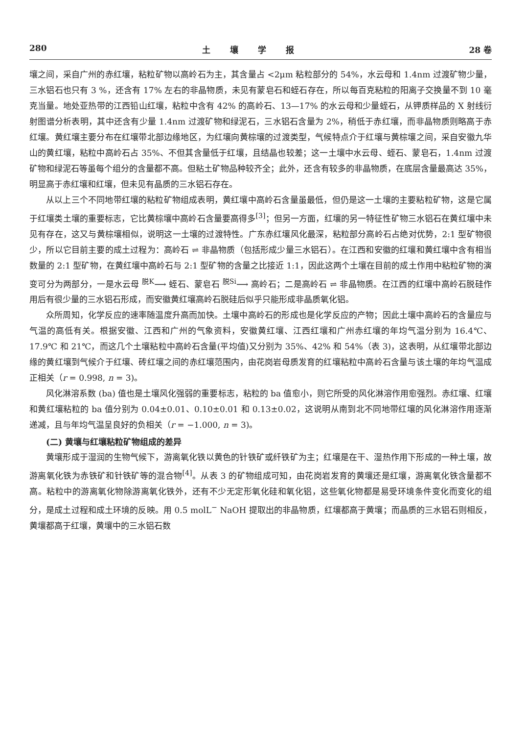280 土壤学报 28 卷
壤之间，采自广州的赤红壤，粘粒矿物以高岭石为主，其含量占 <2μm 粘粒部分的 54%，水云母和 1.4nm 过渡矿物少量，三水铝石也只有 3 %，还含有 17% 左右的非晶物质，未见有蒙皂石和蛭石存在，所以每百克粘粒的阳离子交换量不到 10 毫克当量。地处亚热带的江西铅山红壤，粘粒中含有 42% 的高岭石、13—17% 的水云母和少量蛭石，从钾质样品的 X 射线衍射图谱分析表明，其中还含有少量 1.4nm 过渡矿物和绿泥石，三水铝石含量为 2%，稍低于赤红壤，而非晶物质则略高于赤红壤。黄红壤主要分布在红壤带北部边缘地区，为红壤向黄棕壤的过渡类型，气候特点介于红壤与黄棕壤之间，采自安徽九华山的黄红壤，粘粒中高岭石占 35%、不但其含量低于红壤，且结晶也较差；这一土壤中水云母、蛭石、蒙皂石，1.4nm 过渡矿物和绿泥石等虽每个组分的含量都不高。但粘土矿物品种较齐全；此外，还含有较多的非晶物质，在底层含量最高达 35%，明显高于赤红壤和红壤，但未见有晶质的三水铝石存在。
从以上三个不同地带红壤的粘粒矿物组成表明，黄红壤中高岭石含量虽最低，但仍是这一土壤的主要粘粒矿物，这是它属于红壤类土壤的重要标志，它比黄棕壤中高岭石含量要高得多<sup>[3]</sup>；但另一方面，红壤的另一特征性矿物三水铝石在黄红壤中未见有存在，这又与黄棕壤相似，说明这一土壤的过渡特性。广东赤红壤风化最深，粘粒部分高岭石占绝对优势，2:1 型矿物很少，所以它目前主要的成土过程为：高岭石 ⇌ 非晶物质（包括形成少量三水铝石）。在江西和安徽的红壤和黄红壤中含有相当数量的 2:1 型矿物，在黄红壤中高岭石与 2:1 型矿物的含量之比接近 1:1，因此这两个土壤在目前的成土作用中粘粒矿物的演变可分为两部分，一是水云母 <sup>脱K</sup>⟶ 蛭石、蒙皂石 <sup>脱Si</sup>⟶ 高岭石；二是高岭石 ⇌ 非晶物质。在江西的红壤中高岭石脱硅作用后有很少量的三水铝石形成，而安徽黄红壤高岭石脱硅后似乎只能形成非晶质氧化铝。
众所周知，化学反应的速率随温度升高而加快。土壤中高岭石的形成也是化学反应的产物；因此土壤中高岭石的含量应与气温的高低有关。根据安徽、江西和广州的气象资料，安徽黄红壤、江西红壤和广州赤红壤的年均气温分别为 16.4℃、17.9℃ 和 21℃，而这几个土壤粘粒中高岭石含量(平均值)又分别为 35%、42% 和 54%（表 3)，这表明，从红壤带北部边缘的黄红壤到气候介于红壤、砖红壤之间的赤红壤范围内，由花岗岩母质发育的红壤粘粒中高岭石含量与该土壤的年均气温成正相关（r = 0.998, n = 3)。
风化淋溶系数 (ba) 值也是土壤风化强弱的重要标志，粘粒的 ba 值愈小，则它所受的风化淋溶作用愈强烈。赤红壤、红壤和黄红壤粘粒的 ba 值分别为 0.04±0.01、0.10±0.01 和 0.13±0.02，这说明从南到北不同地带红壤的风化淋溶作用逐渐递减，且与年均气温呈良好的负相关（r = −1.000, n = 3)。
(二) 黄壤与红壤粘粒矿物组成的差异
黄壤形成于湿润的生物气候下，游离氧化铁以黄色的针铁矿或纤铁矿为主；红壤是在干、湿热作用下形成的一种土壤，故游离氧化铁为赤铁矿和针铁矿等的混合物<sup>[4]</sup>。从表 3 的矿物组成可知，由花岗岩发育的黄壤还是红壤，游离氧化铁含量都不高。粘粒中的游离氧化物除游离氧化铁外，还有不少无定形氧化硅和氧化铝，这些氧化物都是易受环境条件变化而变化的组分，是成土过程和成土环境的反映。用 0.5 molL<sup>−</sup> NaOH 提取出的非晶物质，红壤都高于黄壤；而晶质的三水铝石则相反，黄壤都高于红壤，黄壤中的三水铝石数